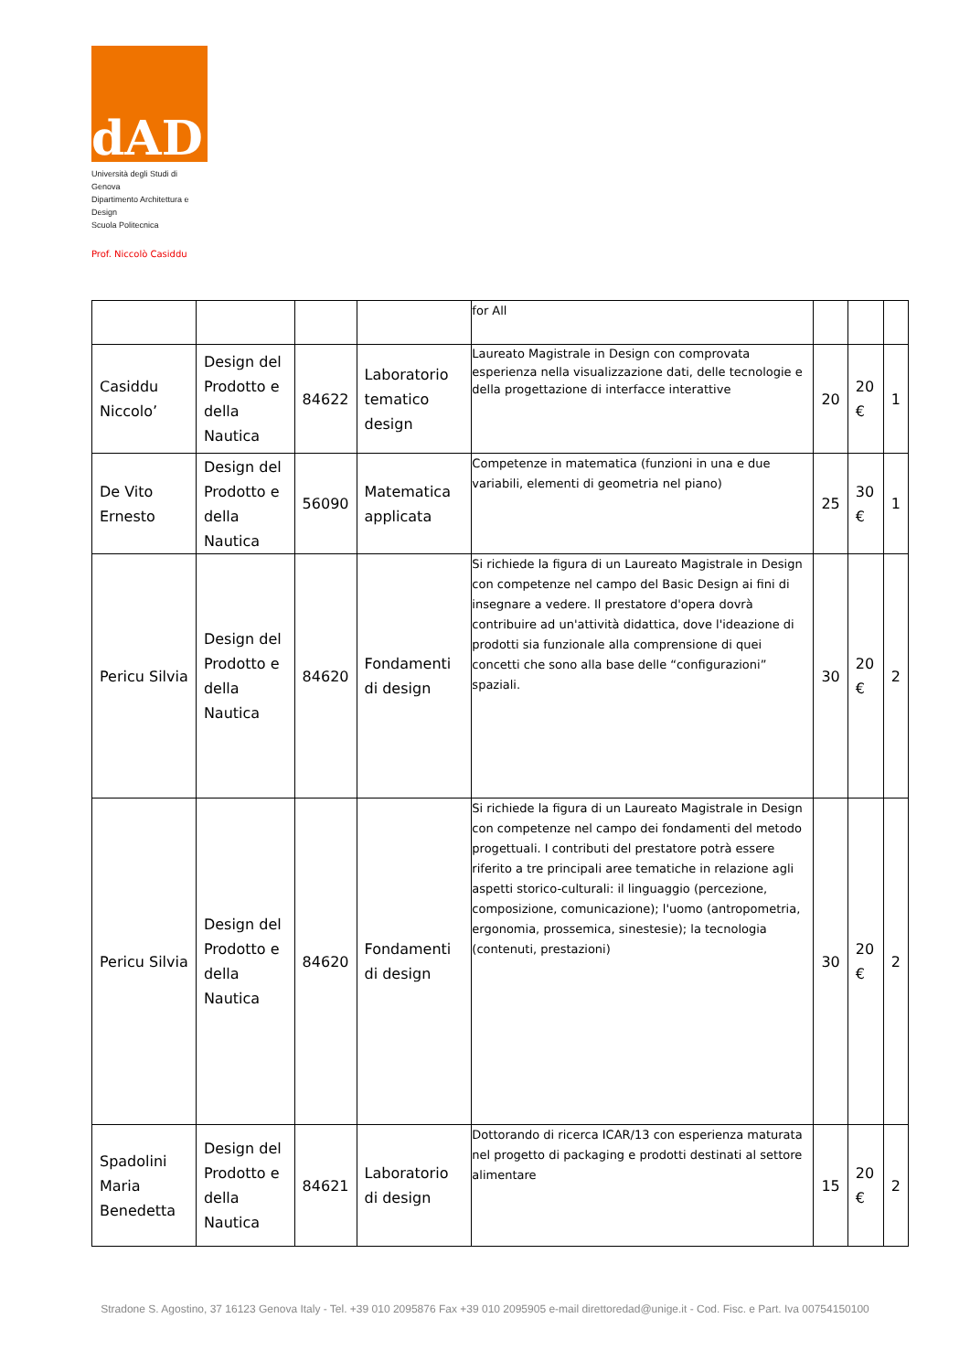dAD
Università degli Studi di Genova
Dipartimento Architettura e Design
Scuola Politecnica
Prof. Niccolò Casiddu
| | | | | for All | | | |
| Casiddu Niccolo’ | Design del Prodotto e della Nautica | 84622 | Laboratorio tematico design | Laureato Magistrale in Design con comprovata esperienza nella visualizzazione dati, delle tecnologie e della progettazione di interfacce interattive | 20 | 20 € | 1 |
| De Vito Ernesto | Design del Prodotto e della Nautica | 56090 | Matematica applicata | Competenze in matematica (funzioni in una e due variabili, elementi di geometria nel piano) | 25 | 30 € | 1 |
| Pericu Silvia | Design del Prodotto e della Nautica | 84620 | Fondamenti di design | Si richiede la figura di un Laureato Magistrale in Design con competenze nel campo del Basic Design ai fini di insegnare a vedere. Il prestatore d'opera dovrà contribuire ad un'attività didattica, dove l'ideazione di prodotti sia funzionale alla comprensione di quei concetti che sono alla base delle “configurazioni” spaziali. | 30 | 20 € | 2 |
| Pericu Silvia | Design del Prodotto e della Nautica | 84620 | Fondamenti di design | Si richiede la figura di un Laureato Magistrale in Design con competenze nel campo dei fondamenti del metodo progettuali. I contributi del prestatore potrà essere riferito a tre principali aree tematiche in relazione agli aspetti storico-culturali: il linguaggio (percezione, composizione, comunicazione); l'uomo (antropometria, ergonomia, prossemica, sinestesie); la tecnologia (contenuti, prestazioni) | 30 | 20 € | 2 |
| Spadolini Maria Benedetta | Design del Prodotto e della Nautica | 84621 | Laboratorio di design | Dottorando di ricerca ICAR/13 con esperienza maturata nel progetto di packaging e prodotti destinati al settore alimentare | 15 | 20 € | 2 |
Stradone S. Agostino, 37 16123 Genova Italy - Tel. +39 010 2095876 Fax +39 010 2095905 e-mail direttoredad@unige.it - Cod. Fisc. e Part. Iva 00754150100